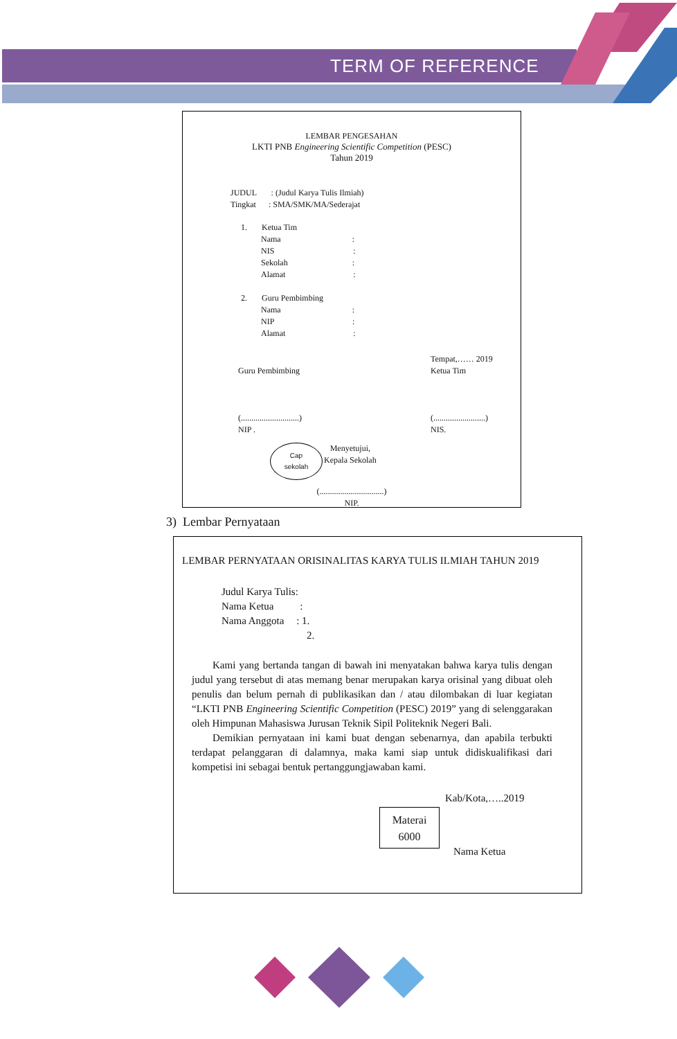TERM OF REFERENCE
LEMBAR PENGESAHAN
LKTI PNB Engineering Scientific Competition (PESC)
Tahun 2019
JUDUL : (Judul Karya Tulis Ilmiah)
Tingkat : SMA/SMK/MA/Sederajat
1. Ketua Tim
Nama :
NIS :
Sekolah :
Alamat :
2. Guru Pembimbing
Nama :
NIP :
Alamat :
Guru Pembimbing
(............................)
NIP .
Tempat,…… 2019
Ketua Tim
(.........................)
NIS.
Cap
sekolah
Menyetujui,
Kepala Sekolah
(...............................)
NIP.
3) Lembar Pernyataan
LEMBAR PERNYATAAN ORISINALITAS KARYA TULIS ILMIAH TAHUN 2019
Judul Karya Tulis:
Nama Ketua :
Nama Anggota : 1.
2.
Kami yang bertanda tangan di bawah ini menyatakan bahwa karya tulis dengan judul yang tersebut di atas memang benar merupakan karya orisinal yang dibuat oleh penulis dan belum pernah di publikasikan dan / atau dilombakan di luar kegiatan “LKTI PNB Engineering Scientific Competition (PESC) 2019” yang di selenggarakan oleh Himpunan Mahasiswa Jurusan Teknik Sipil Politeknik Negeri Bali.
Demikian pernyataan ini kami buat dengan sebenarnya, dan apabila terbukti terdapat pelanggaran di dalamnya, maka kami siap untuk didiskualifikasi dari kompetisi ini sebagai bentuk pertanggungjawaban kami.
Kab/Kota,…..2019
Materai
6000
Nama Ketua